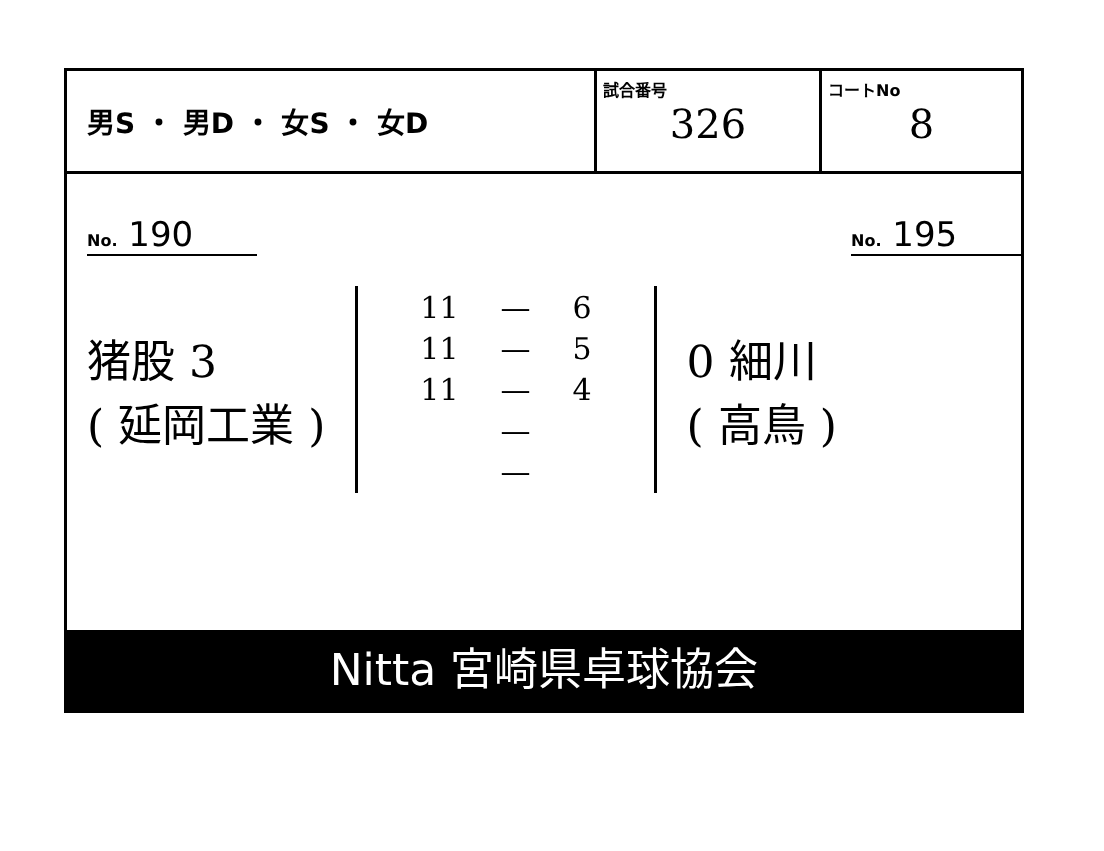男S ・ 男D ・ 女S ・ 女D
試合番号
326
コートNo
8
No. 190
No. 195
猪股 3
( 延岡工業 )
| 11 | — | 6 |
| 11 | — | 5 |
| 11 | — | 4 |
| | — | |
| | — | |
0 細川
( 高鳥 )
Nitta 宮崎県卓球協会